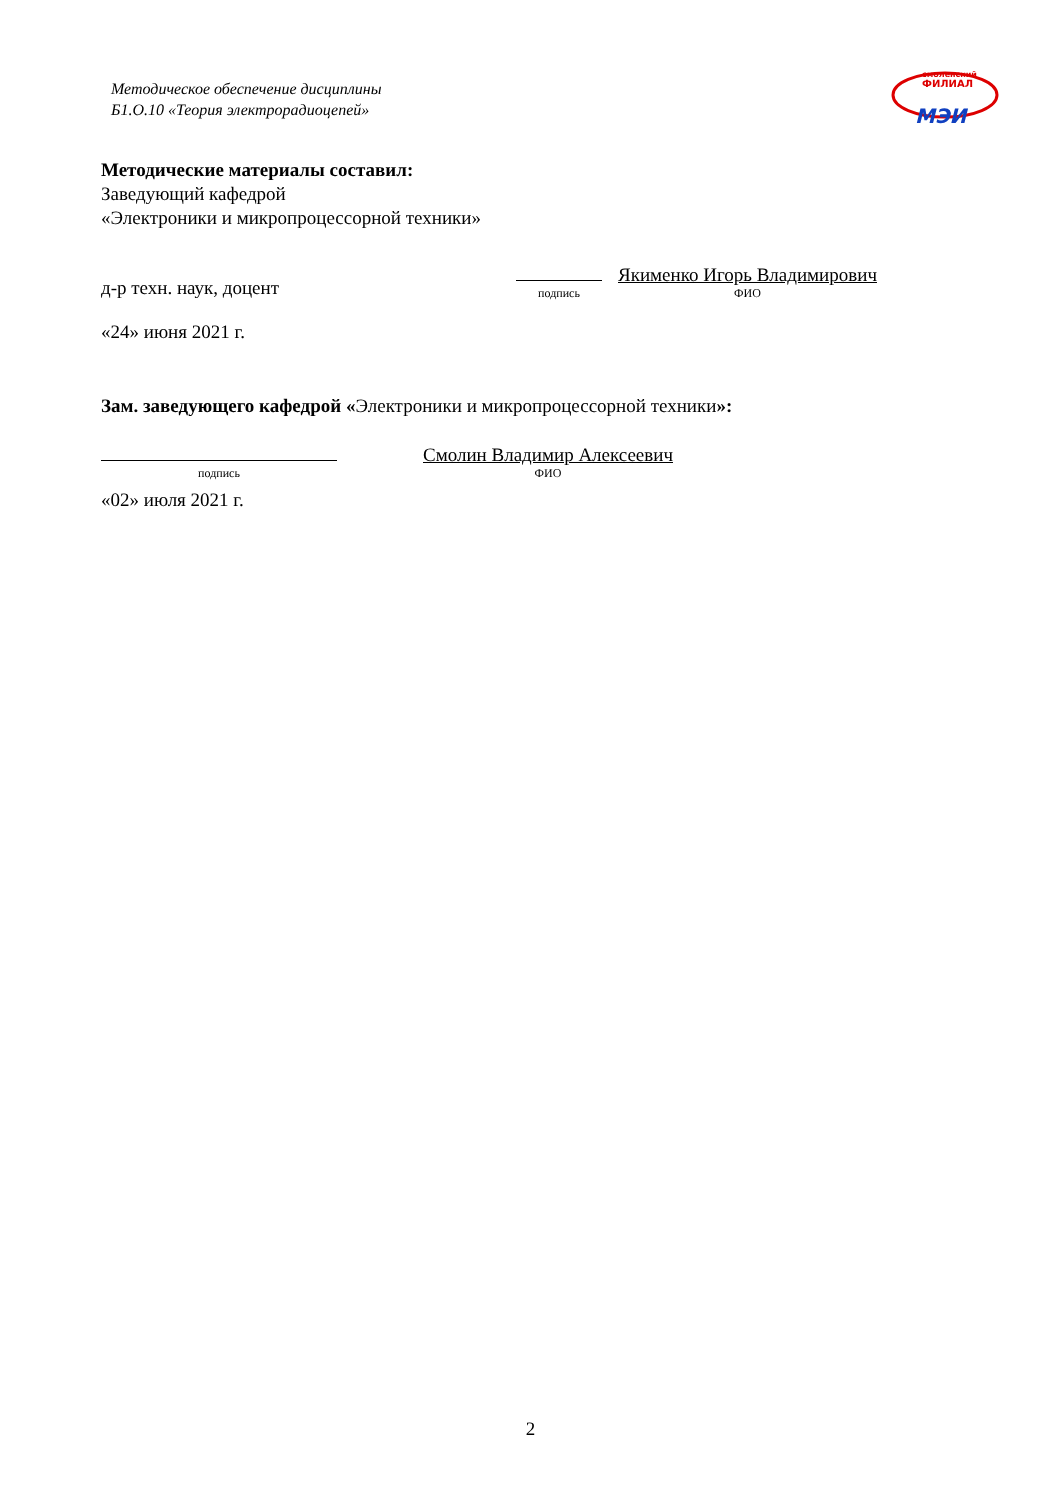Методическое обеспечение дисциплины
Б1.О.10 «Теория электрорадиоцепей»
смоленский
ФИЛИАЛ
МЭИ
Методические материалы составил:
Заведующий кафедрой
«Электроники и микропроцессорной техники»
д-р техн. наук, доцент
подпись
Якименко Игорь Владимирович
ФИО
«24» июня 2021 г.
Зам. заведующего кафедрой «Электроники и микропроцессорной техники»:
подпись
Смолин Владимир Алексеевич
ФИО
«02» июля 2021 г.
2